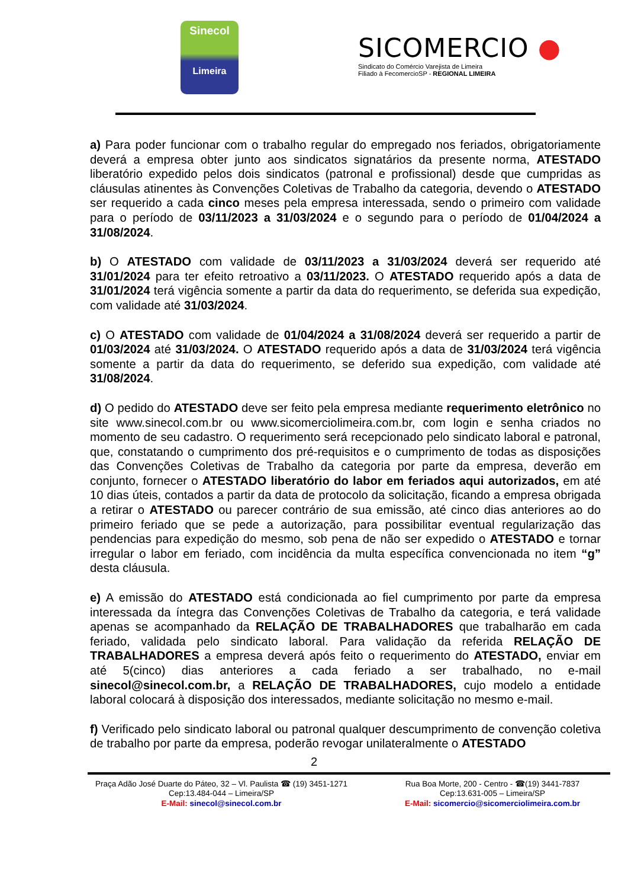Sinecol
Limeira
SICOMERCIO ●
Sindicato do Comércio Varejista de Limeira
Filiado à FecomercioSP - REGIONAL LIMEIRA
a) Para poder funcionar com o trabalho regular do empregado nos feriados, obrigatoriamente deverá a empresa obter junto aos sindicatos signatários da presente norma, ATESTADO liberatório expedido pelos dois sindicatos (patronal e profissional) desde que cumpridas as cláusulas atinentes às Convenções Coletivas de Trabalho da categoria, devendo o ATESTADO ser requerido a cada cinco meses pela empresa interessada, sendo o primeiro com validade para o período de 03/11/2023 a 31/03/2024 e o segundo para o período de 01/04/2024 a 31/08/2024.
b) O ATESTADO com validade de 03/11/2023 a 31/03/2024 deverá ser requerido até 31/01/2024 para ter efeito retroativo a 03/11/2023. O ATESTADO requerido após a data de 31/01/2024 terá vigência somente a partir da data do requerimento, se deferida sua expedição, com validade até 31/03/2024.
c) O ATESTADO com validade de 01/04/2024 a 31/08/2024 deverá ser requerido a partir de 01/03/2024 até 31/03/2024. O ATESTADO requerido após a data de 31/03/2024 terá vigência somente a partir da data do requerimento, se deferido sua expedição, com validade até 31/08/2024.
d) O pedido do ATESTADO deve ser feito pela empresa mediante requerimento eletrônico no site www.sinecol.com.br ou www.sicomerciolimeira.com.br, com login e senha criados no momento de seu cadastro. O requerimento será recepcionado pelo sindicato laboral e patronal, que, constatando o cumprimento dos pré-requisitos e o cumprimento de todas as disposições das Convenções Coletivas de Trabalho da categoria por parte da empresa, deverão em conjunto, fornecer o ATESTADO liberatório do labor em feriados aqui autorizados, em até 10 dias úteis, contados a partir da data de protocolo da solicitação, ficando a empresa obrigada a retirar o ATESTADO ou parecer contrário de sua emissão, até cinco dias anteriores ao do primeiro feriado que se pede a autorização, para possibilitar eventual regularização das pendencias para expedição do mesmo, sob pena de não ser expedido o ATESTADO e tornar irregular o labor em feriado, com incidência da multa específica convencionada no item “g” desta cláusula.
e) A emissão do ATESTADO está condicionada ao fiel cumprimento por parte da empresa interessada da íntegra das Convenções Coletivas de Trabalho da categoria, e terá validade apenas se acompanhado da RELAÇÃO DE TRABALHADORES que trabalharão em cada feriado, validada pelo sindicato laboral. Para validação da referida RELAÇÃO DE TRABALHADORES a empresa deverá após feito o requerimento do ATESTADO, enviar em até 5(cinco) dias anteriores a cada feriado a ser trabalhado, no e-mail sinecol@sinecol.com.br, a RELAÇÃO DE TRABALHADORES, cujo modelo a entidade laboral colocará à disposição dos interessados, mediante solicitação no mesmo e-mail.
f) Verificado pelo sindicato laboral ou patronal qualquer descumprimento de convenção coletiva de trabalho por parte da empresa, poderão revogar unilateralmente o ATESTADO
2
Praça Adão José Duarte do Páteo, 32 – Vl. Paulista ☎ (19) 3451-1271
Cep:13.484-044 – Limeira/SP
E-Mail: sinecol@sinecol.com.br
Rua Boa Morte, 200 - Centro - ☎(19) 3441-7837
Cep:13.631-005 – Limeira/SP
E-Mail: sicomercio@sicomerciolimeira.com.br